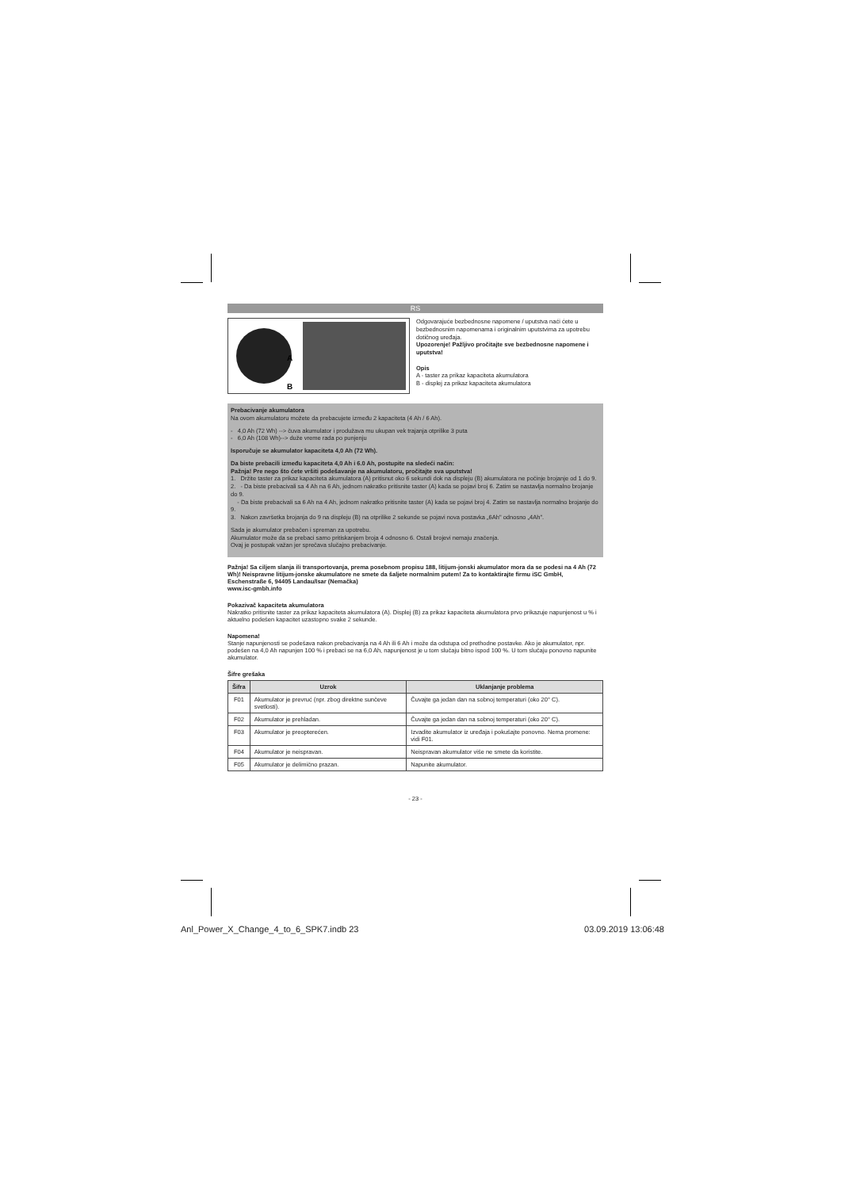RS
A
B
Odgovarajuće bezbednosne napomene / uputstva naći ćete u bezbednosnim napomenama i originalnim uputstvima za upotrebu dotičnog uređaja.
Upozorenje! Pažljivo pročitajte sve bezbednosne napomene i uputstva!
Opis
A - taster za prikaz kapaciteta akumulatora
B - displej za prikaz kapaciteta akumulatora
Prebacivanje akumulatora
Na ovom akumulatoru možete da prebacujete između 2 kapaciteta (4 Ah / 6 Ah).
- 4,0 Ah (72 Wh) --> čuva akumulator i produžava mu ukupan vek trajanja otprilike 3 puta
- 6,0 Ah (108 Wh)--> duže vreme rada po punjenju
Isporučuje se akumulator kapaciteta 4,0 Ah (72 Wh).
Da biste prebacili između kapaciteta 4,0 Ah i 6.0 Ah, postupite na sledeći način:
Pažnja! Pre nego što ćete vršiti podešavanje na akumulatoru, pročitajte sva uputstva!
1. Držite taster za prikaz kapaciteta akumulatora (A) pritisnut oko 6 sekundi dok na displeju (B) akumulatora ne počinje brojanje od 1 do 9.
2. - Da biste prebacivali sa 4 Ah na 6 Ah, jednom nakratko pritisnite taster (A) kada se pojavi broj 6. Zatim se nastavlja normalno brojanje do 9.
- Da biste prebacivali sa 6 Ah na 4 Ah, jednom nakratko pritisnite taster (A) kada se pojavi broj 4. Zatim se nastavlja normalno brojanje do 9.
3. Nakon završetka brojanja do 9 na displeju (B) na otprilike 2 sekunde se pojavi nova postavka „6Ah" odnosno „4Ah".
Sada je akumulator prebačen i spreman za upotrebu.
Akumulator može da se prebaci samo pritiskanjem broja 4 odnosno 6. Ostali brojevi nemaju značenja.
Ovaj je postupak važan jer sprečava slučajno prebacivanje.
Pažnja! Sa ciljem slanja ili transportovanja, prema posebnom propisu 188, litijum-jonski akumulator mora da se podesi na 4 Ah (72 Wh)! Neispravne litijum-jonske akumulatore ne smete da šaljete normalnim putem! Za to kontaktirajte firmu iSC GmbH, Eschenstraße 6, 94405 Landau/Isar (Nemačka)
www.isc-gmbh.info
Pokazivač kapaciteta akumulatora
Nakratko pritisnite taster za prikaz kapaciteta akumulatora (A). Displej (B) za prikaz kapaciteta akumulatora prvo prikazuje napunjenost u % i aktuelno podešen kapacitet uzastopno svake 2 sekunde.
Napomena!
Stanje napunjenosti se podešava nakon prebacivanja na 4 Ah ili 6 Ah i može da odstupa od prethodne postavke. Ako je akumulator, npr. podešen na 4,0 Ah napunjen 100 % i prebaci se na 6,0 Ah, napunjenost je u tom slučaju bitno ispod 100 %. U tom slučaju ponovno napunite akumulator.
Šifre grešaka
| Šifra | Uzrok | Uklanjanje problema |
| --- | --- | --- |
| F01 | Akumulator je prevruć (npr. zbog direktne sunčeve svetlosti). | Čuvajte ga jedan dan na sobnoj temperaturi (oko 20° C). |
| F02 | Akumulator je prehladan. | Čuvajte ga jedan dan na sobnoj temperaturi (oko 20° C). |
| F03 | Akumulator je preopterećen. | Izvadite akumulator iz uređaja i pokušajte ponovno. Nema promene: vidi F01. |
| F04 | Akumulator je neispravan. | Neispravan akumulator više ne smete da koristite. |
| F05 | Akumulator je delimično prazan. | Napunite akumulator. |
- 23 -
Anl_Power_X_Change_4_to_6_SPK7.indb 23 03.09.2019 13:06:48